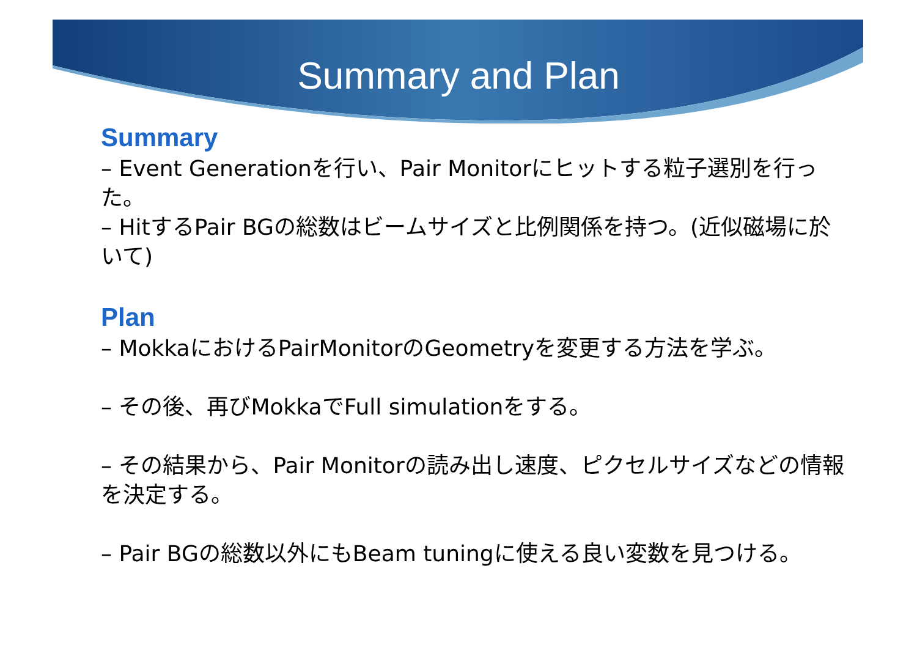Summary and Plan
Summary
– Event Generationを行い、Pair Monitorにヒットする粒子選別を行った。
– HitするPair BGの総数はビームサイズと比例関係を持つ。(近似磁場に於いて)
Plan
– MokkaにおけるPairMonitorのGeometryを変更する方法を学ぶ。
– その後、再びMokkaでFull simulationをする。
– その結果から、Pair Monitorの読み出し速度、ピクセルサイズなどの情報を決定する。
– Pair BGの総数以外にもBeam tuningに使える良い変数を見つける。